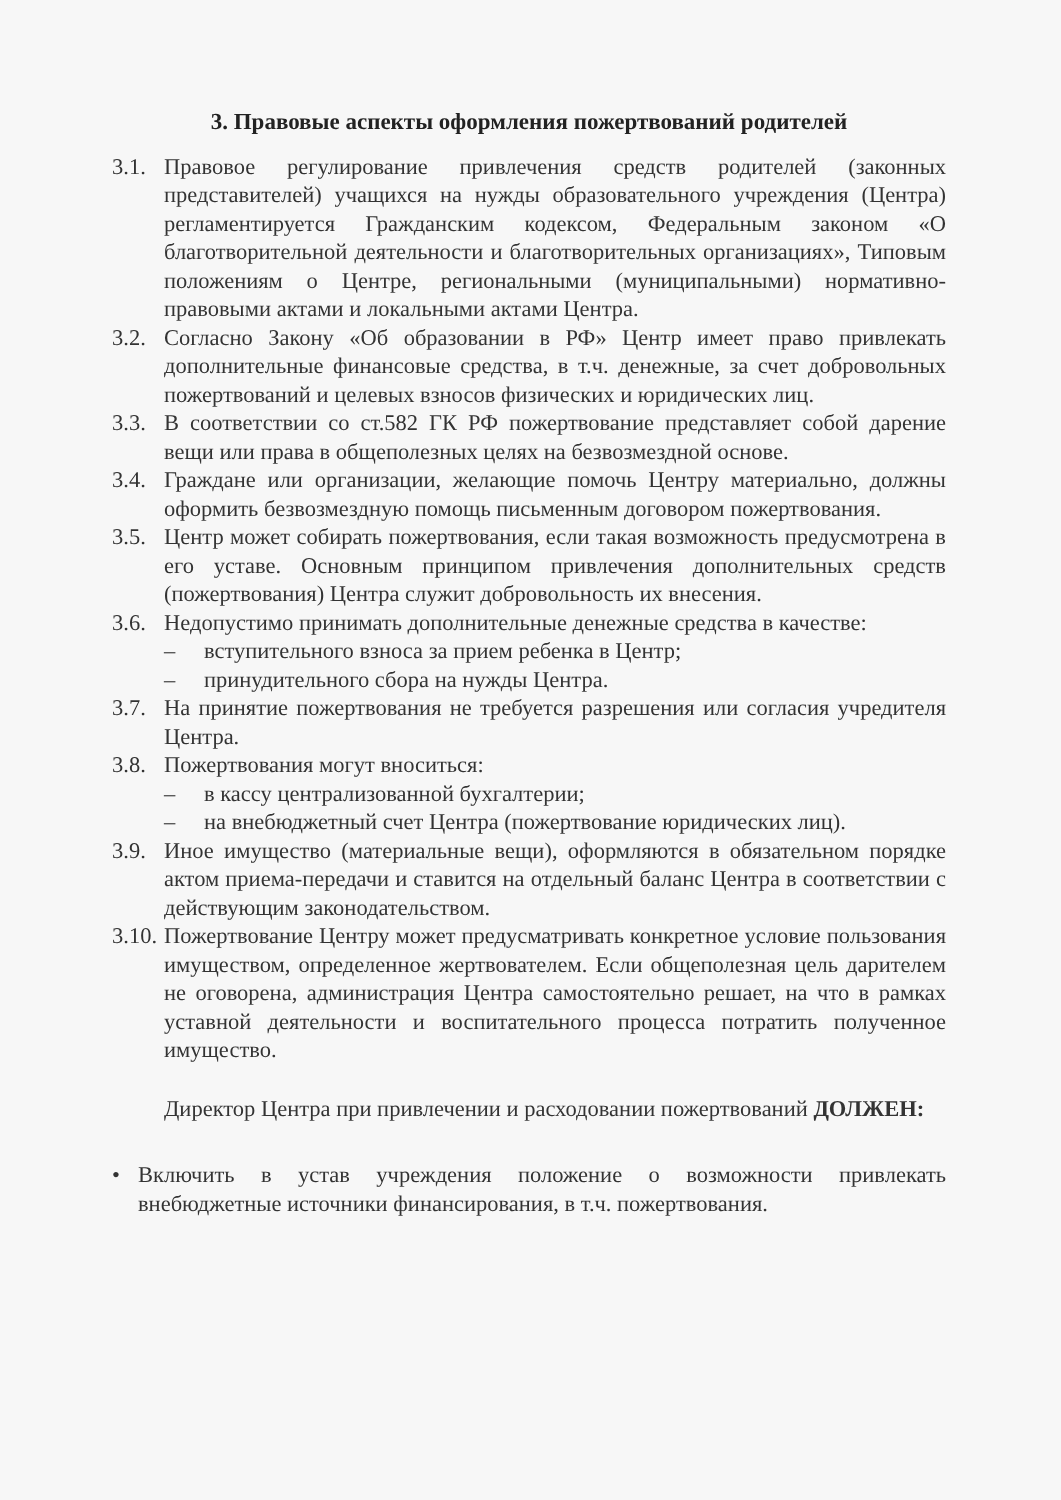3. Правовые аспекты оформления пожертвований родителей
3.1. Правовое регулирование привлечения средств родителей (законных представителей) учащихся на нужды образовательного учреждения (Центра) регламентируется Гражданским кодексом, Федеральным законом «О благотворительной деятельности и благотворительных организациях», Типовым положениям о Центре, региональными (муниципальными) нормативно-правовыми актами и локальными актами Центра.
3.2. Согласно Закону «Об образовании в РФ» Центр имеет право привлекать дополнительные финансовые средства, в т.ч. денежные, за счет добровольных пожертвований и целевых взносов физических и юридических лиц.
3.3. В соответствии со ст.582 ГК РФ пожертвование представляет собой дарение вещи или права в общеполезных целях на безвозмездной основе.
3.4. Граждане или организации, желающие помочь Центру материально, должны оформить безвозмездную помощь письменным договором пожертвования.
3.5. Центр может собирать пожертвования, если такая возможность предусмотрена в его уставе. Основным принципом привлечения дополнительных средств (пожертвования) Центра служит добровольность их внесения.
3.6. Недопустимо принимать дополнительные денежные средства в качестве:
– вступительного взноса за прием ребенка в Центр;
– принудительного сбора на нужды Центра.
3.7. На принятие пожертвования не требуется разрешения или согласия учредителя Центра.
3.8. Пожертвования могут вноситься:
– в кассу централизованной бухгалтерии;
– на внебюджетный счет Центра (пожертвование юридических лиц).
3.9. Иное имущество (материальные вещи), оформляются в обязательном порядке актом приема-передачи и ставится на отдельный баланс Центра в соответствии с действующим законодательством.
3.10. Пожертвование Центру может предусматривать конкретное условие пользования имуществом, определенное жертвователем. Если общеполезная цель дарителем не оговорена, администрация Центра самостоятельно решает, на что в рамках уставной деятельности и воспитательного процесса потратить полученное имущество.
Директор Центра при привлечении и расходовании пожертвований ДОЛЖЕН:
• Включить в устав учреждения положение о возможности привлекать внебюджетные источники финансирования, в т.ч. пожертвования.